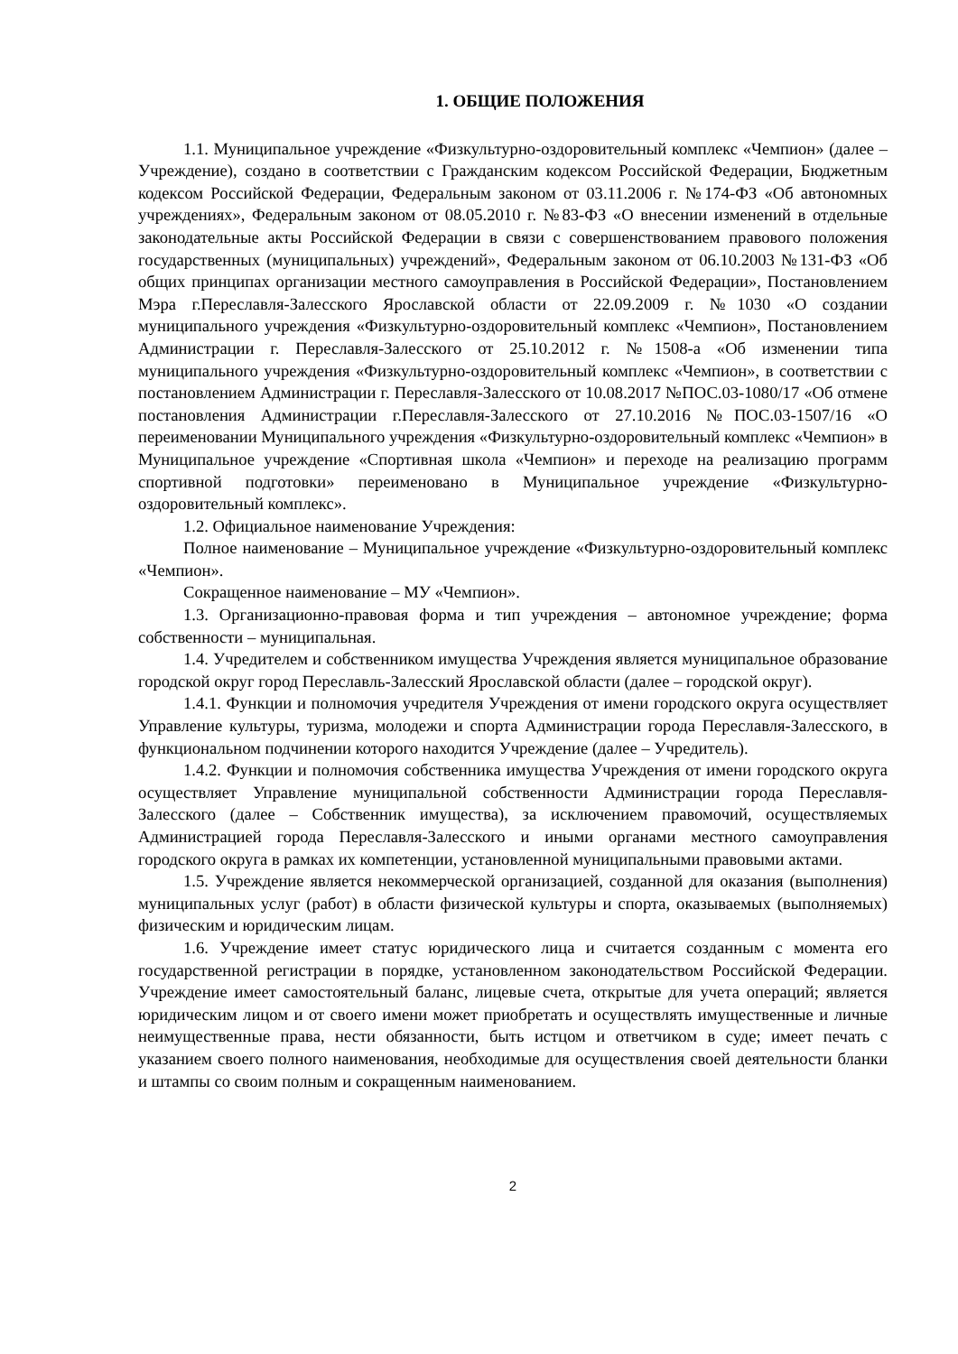1. ОБЩИЕ ПОЛОЖЕНИЯ
1.1. Муниципальное учреждение «Физкультурно-оздоровительный комплекс «Чемпион» (далее – Учреждение), создано в соответствии с Гражданским кодексом Российской Федерации, Бюджетным кодексом Российской Федерации, Федеральным законом от 03.11.2006 г. №174-ФЗ «Об автономных учреждениях», Федеральным законом от 08.05.2010 г. №83-ФЗ «О внесении изменений в отдельные законодательные акты Российской Федерации в связи с совершенствованием правового положения государственных (муниципальных) учреждений», Федеральным законом от 06.10.2003 №131-ФЗ «Об общих принципах организации местного самоуправления в Российской Федерации», Постановлением Мэра г.Переславля-Залесского Ярославской области от 22.09.2009 г. №1030 «О создании муниципального учреждения «Физкультурно-оздоровительный комплекс «Чемпион», Постановлением Администрации г. Переславля-Залесского от 25.10.2012 г. №1508-а «Об изменении типа муниципального учреждения «Физкультурно-оздоровительный комплекс «Чемпион», в соответствии с постановлением Администрации г. Переславля-Залесского от 10.08.2017 №ПОС.03-1080/17 «Об отмене постановления Администрации г.Переславля-Залесского от 27.10.2016 №ПОС.03-1507/16 «О переименовании Муниципального учреждения «Физкультурно-оздоровительный комплекс «Чемпион» в Муниципальное учреждение «Спортивная школа «Чемпион» и переходе на реализацию программ спортивной подготовки» переименовано в Муниципальное учреждение «Физкультурно-оздоровительный комплекс».
1.2. Официальное наименование Учреждения:
Полное наименование – Муниципальное учреждение «Физкультурно-оздоровительный комплекс «Чемпион».
Сокращенное наименование – МУ «Чемпион».
1.3. Организационно-правовая форма и тип учреждения – автономное учреждение; форма собственности – муниципальная.
1.4. Учредителем и собственником имущества Учреждения является муниципальное образование городской округ город Переславль-Залесский Ярославской области (далее – городской округ).
1.4.1. Функции и полномочия учредителя Учреждения от имени городского округа осуществляет Управление культуры, туризма, молодежи и спорта Администрации города Переславля-Залесского, в функциональном подчинении которого находится Учреждение (далее – Учредитель).
1.4.2. Функции и полномочия собственника имущества Учреждения от имени городского округа осуществляет Управление муниципальной собственности Администрации города Переславля-Залесского (далее – Собственник имущества), за исключением правомочий, осуществляемых Администрацией города Переславля-Залесского и иными органами местного самоуправления городского округа в рамках их компетенции, установленной муниципальными правовыми актами.
1.5. Учреждение является некоммерческой организацией, созданной для оказания (выполнения) муниципальных услуг (работ) в области физической культуры и спорта, оказываемых (выполняемых) физическим и юридическим лицам.
1.6. Учреждение имеет статус юридического лица и считается созданным с момента его государственной регистрации в порядке, установленном законодательством Российской Федерации. Учреждение имеет самостоятельный баланс, лицевые счета, открытые для учета операций; является юридическим лицом и от своего имени может приобретать и осуществлять имущественные и личные неимущественные права, нести обязанности, быть истцом и ответчиком в суде; имеет печать с указанием своего полного наименования, необходимые для осуществления своей деятельности бланки и штампы со своим полным и сокращенным наименованием.
2